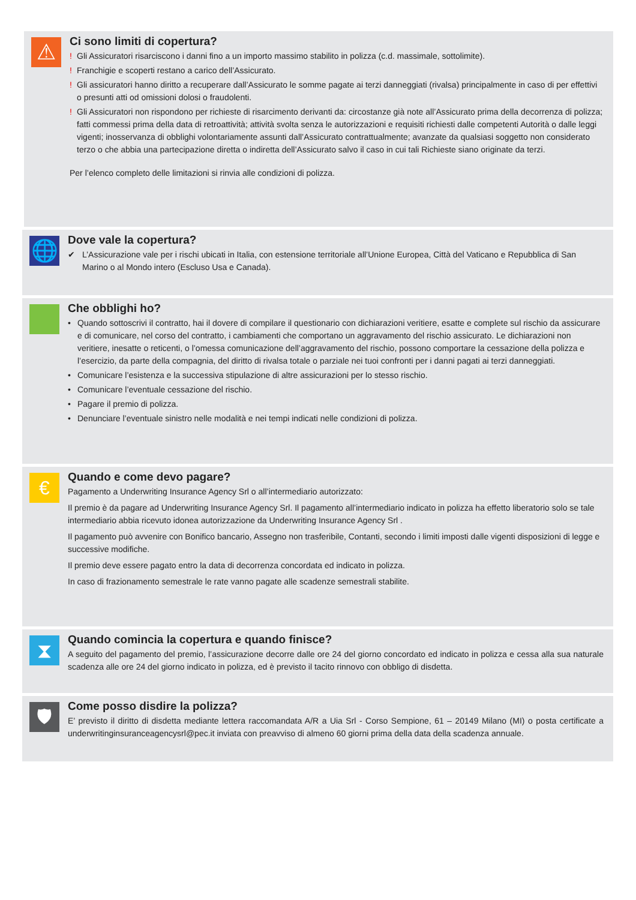⚠
Ci sono limiti di copertura?
! Gli Assicuratori risarciscono i danni fino a un importo massimo stabilito in polizza (c.d. massimale, sottolimite).
! Franchigie e scoperti restano a carico dell’Assicurato.
! Gli assicuratori hanno diritto a recuperare dall’Assicurato le somme pagate ai terzi danneggiati (rivalsa) principalmente in caso di per effettivi o presunti atti od omissioni dolosi o fraudolenti.
! Gli Assicuratori non rispondono per richieste di risarcimento derivanti da: circostanze già note all’Assicurato prima della decorrenza di polizza; fatti commessi prima della data di retroattività; attività svolta senza le autorizzazioni e requisiti richiesti dalle competenti Autorità o dalle leggi vigenti; inosservanza di obblighi volontariamente assunti dall’Assicurato contrattualmente; avanzate da qualsiasi soggetto non considerato terzo o che abbia una partecipazione diretta o indiretta dell’Assicurato salvo il caso in cui tali Richieste siano originate da terzi.
Per l’elenco completo delle limitazioni si rinvia alle condizioni di polizza.
🌐
Dove vale la copertura?
✔ L’Assicurazione vale per i rischi ubicati in Italia, con estensione territoriale all’Unione Europea, Città del Vaticano e Repubblica di San Marino o al Mondo intero (Escluso Usa e Canada).
Che obblighi ho?
• Quando sottoscrivi il contratto, hai il dovere di compilare il questionario con dichiarazioni veritiere, esatte e complete sul rischio da assicurare e di comunicare, nel corso del contratto, i cambiamenti che comportano un aggravamento del rischio assicurato. Le dichiarazioni non veritiere, inesatte o reticenti, o l’omessa comunicazione dell’aggravamento del rischio, possono comportare la cessazione della polizza e l’esercizio, da parte della compagnia, del diritto di rivalsa totale o parziale nei tuoi confronti per i danni pagati ai terzi danneggiati.
• Comunicare l’esistenza e la successiva stipulazione di altre assicurazioni per lo stesso rischio.
• Comunicare l’eventuale cessazione del rischio.
• Pagare il premio di polizza.
• Denunciare l’eventuale sinistro nelle modalità e nei tempi indicati nelle condizioni di polizza.
€
Quando e come devo pagare?
Pagamento a Underwriting Insurance Agency Srl o all’intermediario autorizzato:
Il premio è da pagare ad Underwriting Insurance Agency Srl. Il pagamento all’intermediario indicato in polizza ha effetto liberatorio solo se tale intermediario abbia ricevuto idonea autorizzazione da Underwriting Insurance Agency Srl .
Il pagamento può avvenire con Bonifico bancario, Assegno non trasferibile, Contanti, secondo i limiti imposti dalle vigenti disposizioni di legge e successive modifiche.
Il premio deve essere pagato entro la data di decorrenza concordata ed indicato in polizza.
In caso di frazionamento semestrale le rate vanno pagate alle scadenze semestrali stabilite.
⧗
Quando comincia la copertura e quando finisce?
A seguito del pagamento del premio, l’assicurazione decorre dalle ore 24 del giorno concordato ed indicato in polizza e cessa alla sua naturale scadenza alle ore 24 del giorno indicato in polizza, ed è previsto il tacito rinnovo con obbligo di disdetta.
🛡
Come posso disdire la polizza?
E’ previsto il diritto di disdetta mediante lettera raccomandata A/R a Uia Srl - Corso Sempione, 61 – 20149 Milano (MI) o posta certificate a underwritinginsuranceagencysrl@pec.it inviata con preavviso di almeno 60 giorni prima della data della scadenza annuale.